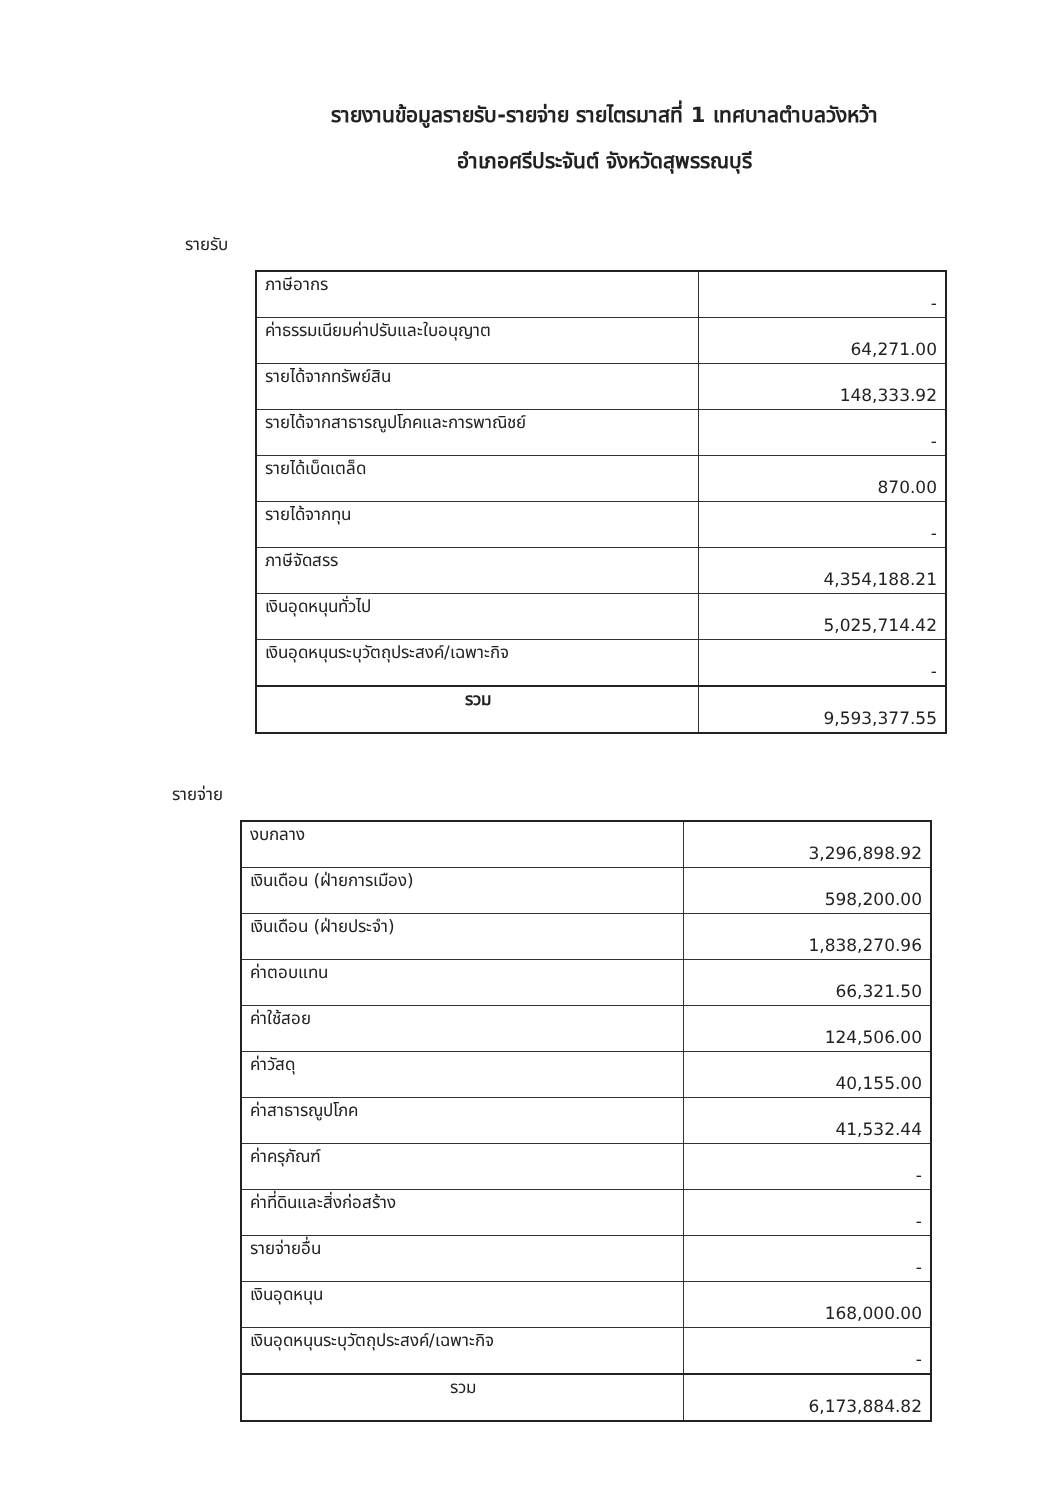รายงานข้อมูลรายรับ-รายจ่าย รายไตรมาสที่ 1 เทศบาลตำบลวังหว้า
อำเภอศรีประจันต์ จังหวัดสุพรรณบุรี
รายรับ
| ภาษีอากร | - |
| ค่าธรรมเนียมค่าปรับและใบอนุญาต | 64,271.00 |
| รายได้จากทรัพย์สิน | 148,333.92 |
| รายได้จากสาธารณูปโภคและการพาณิชย์ | - |
| รายได้เบ็ดเตล็ด | 870.00 |
| รายได้จากทุน | - |
| ภาษีจัดสรร | 4,354,188.21 |
| เงินอุดหนุนทั่วไป | 5,025,714.42 |
| เงินอุดหนุนระบุวัตถุประสงค์/เฉพาะกิจ | - |
| รวม | 9,593,377.55 |
รายจ่าย
| งบกลาง | 3,296,898.92 |
| เงินเดือน (ฝ่ายการเมือง) | 598,200.00 |
| เงินเดือน (ฝ่ายประจำ) | 1,838,270.96 |
| ค่าตอบแทน | 66,321.50 |
| ค่าใช้สอย | 124,506.00 |
| ค่าวัสดุ | 40,155.00 |
| ค่าสาธารณูปโภค | 41,532.44 |
| ค่าครุภัณฑ์ | - |
| ค่าที่ดินและสิ่งก่อสร้าง | - |
| รายจ่ายอื่น | - |
| เงินอุดหนุน | 168,000.00 |
| เงินอุดหนุนระบุวัตถุประสงค์/เฉพาะกิจ | - |
| รวม | 6,173,884.82 |